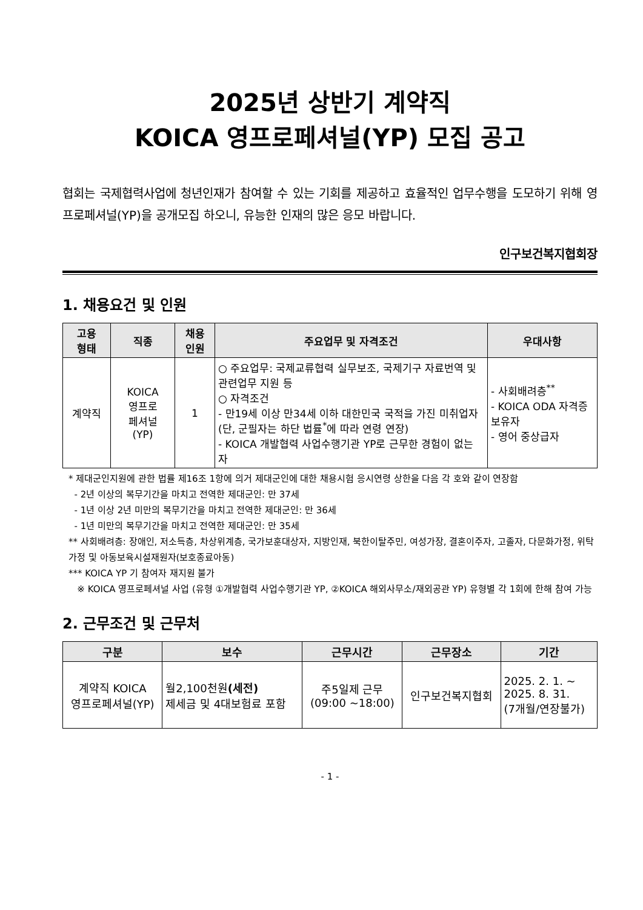2025년 상반기 계약직
KOICA 영프로페셔널(YP) 모집 공고
협회는 국제협력사업에 청년인재가 참여할 수 있는 기회를 제공하고 효율적인 업무수행을 도모하기 위해 영프로페셔널(YP)을 공개모집 하오니, 유능한 인재의 많은 응모 바랍니다.
인구보건복지협회장
1. 채용요건 및 인원
| 고용 형태 | 직종 | 채용 인원 | 주요업무 및 자격조건 | 우대사항 |
| --- | --- | --- | --- | --- |
| 계약직 | KOICA 영프로 페셔널 (YP) | 1 | ○ 주요업무: 국제교류협력 실무보조, 국제기구 자료번역 및 관련업무 지원 등 ○ 자격조건 - 만19세 이상 만34세 이하 대한민국 국적을 가진 미취업자(단, 군필자는 하단 법률<sup>*</sup>에 따라 연령 연장) - KOICA 개발협력 사업수행기관 YP로 근무한 경험이 없는 자 | - 사회배려층<sup>**</sup> - KOICA ODA 자격증 보유자 - 영어 중상급자 |
* 제대군인지원에 관한 법률 제16조 1항에 의거 제대군인에 대한 채용시험 응시연령 상한을 다음 각 호와 같이 연장함
- 2년 이상의 복무기간을 마치고 전역한 제대군인: 만 37세
- 1년 이상 2년 미만의 복무기간을 마치고 전역한 제대군인: 만 36세
- 1년 미만의 복무기간을 마치고 전역한 제대군인: 만 35세
** 사회배려층: 장애인, 저소득층, 차상위계층, 국가보훈대상자, 지방인재, 북한이탈주민, 여성가장, 결혼이주자, 고졸자, 다문화가정, 위탁가정 및 아동보육시설재원자(보호종료아동)
*** KOICA YP 기 참여자 재지원 불가
※ KOICA 영프로페셔널 사업 (유형 ①개발협력 사업수행기관 YP, ②KOICA 해외사무소/재외공관 YP) 유형별 각 1회에 한해 참여 가능
2. 근무조건 및 근무처
| 구분 | 보수 | 근무시간 | 근무장소 | 기간 |
| --- | --- | --- | --- | --- |
| 계약직 KOICA 영프로페셔널(YP) | 월2,100천원 (세전) 제세금 및 4대보험료 포함 | 주5일제 근무 (09:00 ~18:00) | 인구보건복지협회 | 2025. 2. 1. ~ 2025. 8. 31. (7개월/연장불가) |
- 1 -